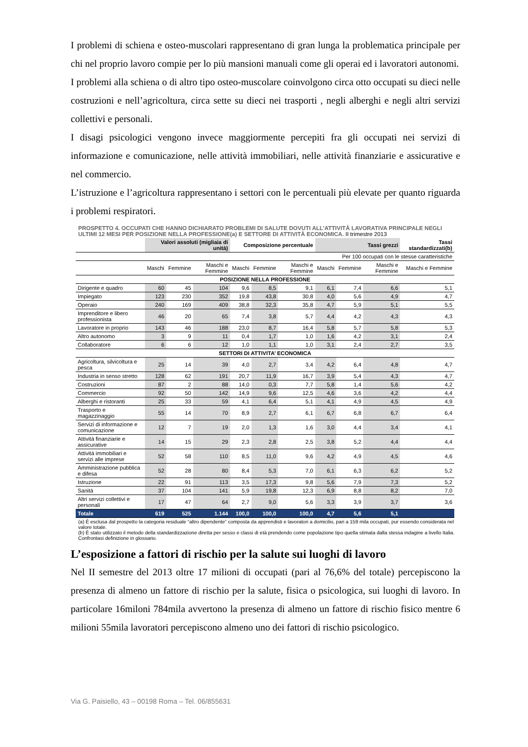I problemi di schiena e osteo-muscolari rappresentano di gran lunga la problematica principale per chi nel proprio lavoro compie per lo più mansioni manuali come gli operai ed i lavoratori autonomi.
I problemi alla schiena o di altro tipo osteo-muscolare coinvolgono circa otto occupati su dieci nelle costruzioni e nell’agricoltura, circa sette su dieci nei trasporti , negli alberghi e negli altri servizi collettivi e personali.
I disagi psicologici vengono invece maggiormente percepiti fra gli occupati nei servizi di informazione e comunicazione, nelle attività immobiliari, nelle attività finanziarie e assicurative e nel commercio.
L’istruzione e l’agricoltura rappresentano i settori con le percentuali più elevate per quanto riguarda i problemi respiratori.
PROSPETTO 4. OCCUPATI CHE HANNO DICHIARATO PROBLEMI DI SALUTE DOVUTI ALL’ATTIVITÀ LAVORATIVA PRINCIPALE NEGLI ULTIMI 12 MESI PER POSIZIONE NELLA PROFESSIONE(a) E SETTORE DI ATTIVITÀ ECONOMICA. II trimestre 2013
| | Valori assoluti (migliaia di unità) | | | Composizione percentuale | | | Tassi grezzi | | | Tassi standardizzati(b) |
| --- | --- | --- | --- | --- | --- | --- | --- | --- | --- | --- |
| | | | | | | | Per 100 occupati con le stesse caratteristiche | | | |
| | Maschi | Femmine | Maschi e Femmine | Maschi | Femmine | Maschi e Femmine | Maschi | Femmine | Maschi e Femmine | Maschi e Femmine |
| POSIZIONE NELLA PROFESSIONE | | | | | | | | | | |
| Dirigente e quadro | 60 | 45 | 104 | 9,6 | 8,5 | 9,1 | 6,1 | 7,4 | 6,6 | 5,1 |
| Impiegato | 123 | 230 | 352 | 19,8 | 43,8 | 30,8 | 4,0 | 5,6 | 4,9 | 4,7 |
| Operaio | 240 | 169 | 409 | 38,8 | 32,3 | 35,8 | 4,7 | 5,9 | 5,1 | 5,5 |
| Imprenditore e libero professionista | 46 | 20 | 65 | 7,4 | 3,8 | 5,7 | 4,4 | 4,2 | 4,3 | 4,3 |
| Lavoratore in proprio | 143 | 46 | 188 | 23,0 | 8,7 | 16,4 | 5,8 | 5,7 | 5,8 | 5,3 |
| Altro autonomo | 3 | 9 | 11 | 0,4 | 1,7 | 1,0 | 1,6 | 4,2 | 3,1 | 2,4 |
| Collaboratore | 6 | 6 | 12 | 1,0 | 1,1 | 1,0 | 3,1 | 2,4 | 2,7 | 3,5 |
| SETTORI DI ATTIVITA’ ECONOMICA | | | | | | | | | | |
| Agricoltura, silvicoltura e pesca | 25 | 14 | 39 | 4,0 | 2,7 | 3,4 | 4,2 | 6,4 | 4,8 | 4,7 |
| Industria in senso stretto | 128 | 62 | 191 | 20,7 | 11,9 | 16,7 | 3,9 | 5,4 | 4,3 | 4,7 |
| Costruzioni | 87 | 2 | 88 | 14,0 | 0,3 | 7,7 | 5,8 | 1,4 | 5,6 | 4,2 |
| Commercio | 92 | 50 | 142 | 14,9 | 9,6 | 12,5 | 4,6 | 3,6 | 4,2 | 4,4 |
| Alberghi e ristoranti | 25 | 33 | 59 | 4,1 | 6,4 | 5,1 | 4,1 | 4,9 | 4,5 | 4,9 |
| Trasporto e magazzinaggio | 55 | 14 | 70 | 8,9 | 2,7 | 6,1 | 6,7 | 6,8 | 6,7 | 6,4 |
| Servizi di informazione e comunicazione | 12 | 7 | 19 | 2,0 | 1,3 | 1,6 | 3,0 | 4,4 | 3,4 | 4,1 |
| Attività finanziarie e assicurative | 14 | 15 | 29 | 2,3 | 2,8 | 2,5 | 3,8 | 5,2 | 4,4 | 4,4 |
| Attività immobiliari e servizi alle imprese | 52 | 58 | 110 | 8,5 | 11,0 | 9,6 | 4,2 | 4,9 | 4,5 | 4,6 |
| Amministrazione pubblica e difesa | 52 | 28 | 80 | 8,4 | 5,3 | 7,0 | 6,1 | 6,3 | 6,2 | 5,2 |
| Istruzione | 22 | 91 | 113 | 3,5 | 17,3 | 9,8 | 5,6 | 7,9 | 7,3 | 5,2 |
| Sanità | 37 | 104 | 141 | 5,9 | 19,8 | 12,3 | 6,9 | 8,8 | 8,2 | 7,0 |
| Altri servizi collettivi e personali | 17 | 47 | 64 | 2,7 | 9,0 | 5,6 | 3,3 | 3,9 | 3,7 | 3,6 |
| Totale | 619 | 525 | 1.144 | 100,0 | 100,0 | 100,0 | 4,7 | 5,6 | 5,1 | |
(a) È esclusa dal prospetto la categoria residuale “altro dipendente” composta da apprendisti e lavoratori a domicilio, pari a 159 mila occupati, pur essendo considerata nel valore totale.
(b) È stato utilizzato il metodo della standardizzazione diretta per sesso e classi di età prendendo come popolazione tipo quella stimata dalla stessa indagine a livello Italia. Confrontasi definizione in glossario.
L’esposizione a fattori di rischio per la salute sui luoghi di lavoro
Nel II semestre del 2013 oltre 17 milioni di occupati (pari al 76,6% del totale) percepiscono la presenza di almeno un fattore di rischio per la salute, fisica o psicologica, sui luoghi di lavoro. In particolare 16miloni 784mila avvertono la presenza di almeno un fattore di rischio fisico mentre 6 milioni 55mila lavoratori percepiscono almeno uno dei fattori di rischio psicologico.
Via G. Paisiello, 43 – 00198 Roma – Tel. 06/855631